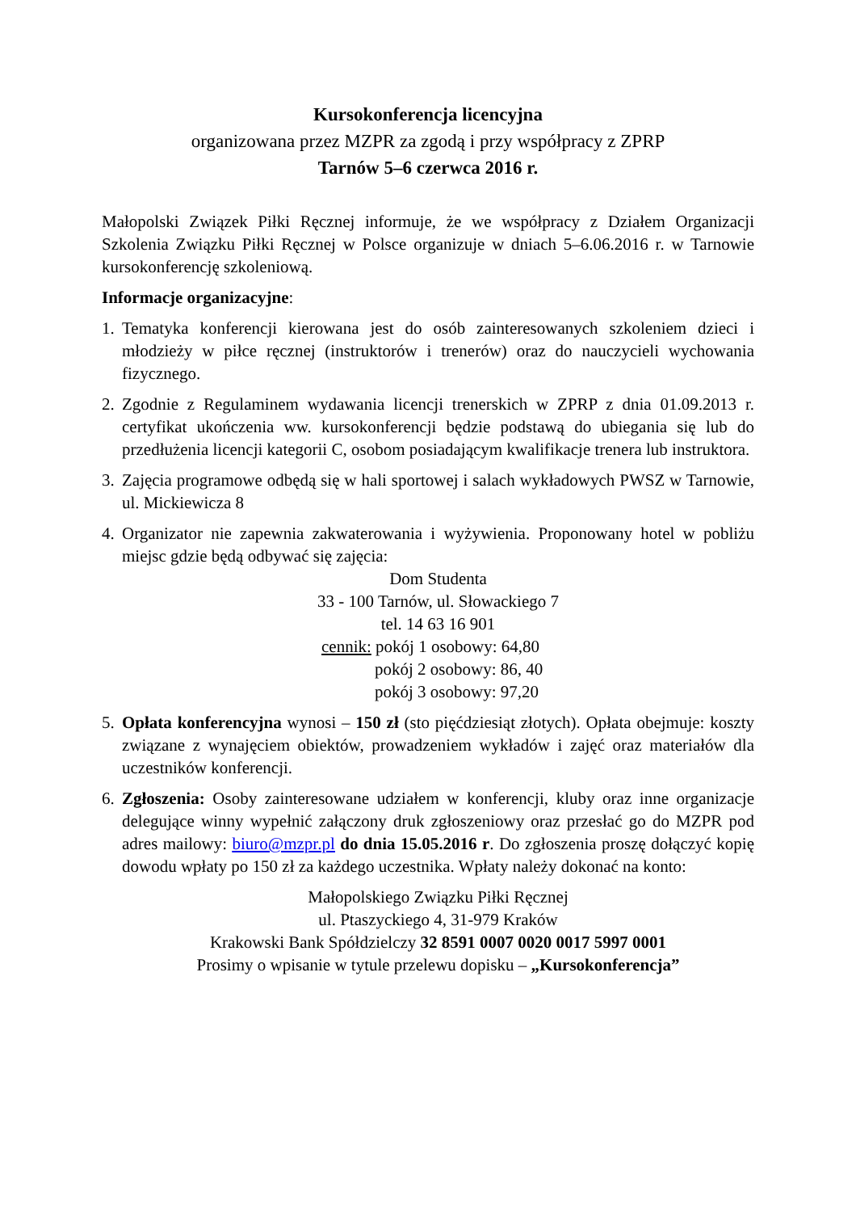Kursokonferencja licencyjna
organizowana przez MZPR za zgodą i przy współpracy z ZPRP
Tarnów 5–6 czerwca 2016 r.
Małopolski Związek Piłki Ręcznej informuje, że we współpracy z Działem Organizacji Szkolenia Związku Piłki Ręcznej w Polsce organizuje w dniach 5–6.06.2016 r. w Tarnowie kursokonferencję szkoleniową.
Informacje organizacyjne:
1.
Tematyka konferencji kierowana jest do osób zainteresowanych szkoleniem dzieci i młodzieży w piłce ręcznej (instruktorów i trenerów) oraz do nauczycieli wychowania fizycznego.
2.
Zgodnie z Regulaminem wydawania licencji trenerskich w ZPRP z dnia 01.09.2013 r. certyfikat ukończenia ww. kursokonferencji będzie podstawą do ubiegania się lub do przedłużenia licencji kategorii C, osobom posiadającym kwalifikacje trenera lub instruktora.
3.
Zajęcia programowe odbędą się w hali sportowej i salach wykładowych PWSZ w Tarnowie, ul. Mickiewicza 8
4.
Organizator nie zapewnia zakwaterowania i wyżywienia. Proponowany hotel w pobliżu miejsc gdzie będą odbywać się zajęcia:
Dom Studenta
33 - 100 Tarnów, ul. Słowackiego 7
tel. 14 63 16 901
cennik: pokój 1 osobowy: 64,80
pokój 2 osobowy: 86, 40
pokój 3 osobowy: 97,20
5.
Opłata konferencyjna wynosi – 150 zł (sto pięćdziesiąt złotych). Opłata obejmuje: koszty związane z wynajęciem obiektów, prowadzeniem wykładów i zajęć oraz materiałów dla uczestników konferencji.
6.
Zgłoszenia: Osoby zainteresowane udziałem w konferencji, kluby oraz inne organizacje delegujące winny wypełnić załączony druk zgłoszeniowy oraz przesłać go do MZPR pod adres mailowy: biuro@mzpr.pl do dnia 15.05.2016 r. Do zgłoszenia proszę dołączyć kopię dowodu wpłaty po 150 zł za każdego uczestnika. Wpłaty należy dokonać na konto:
Małopolskiego Związku Piłki Ręcznej
ul. Ptaszyckiego 4, 31-979 Kraków
Krakowski Bank Spółdzielczy 32 8591 0007 0020 0017 5997 0001
Prosimy o wpisanie w tytule przelewu dopisku – „Kursokonferencja”